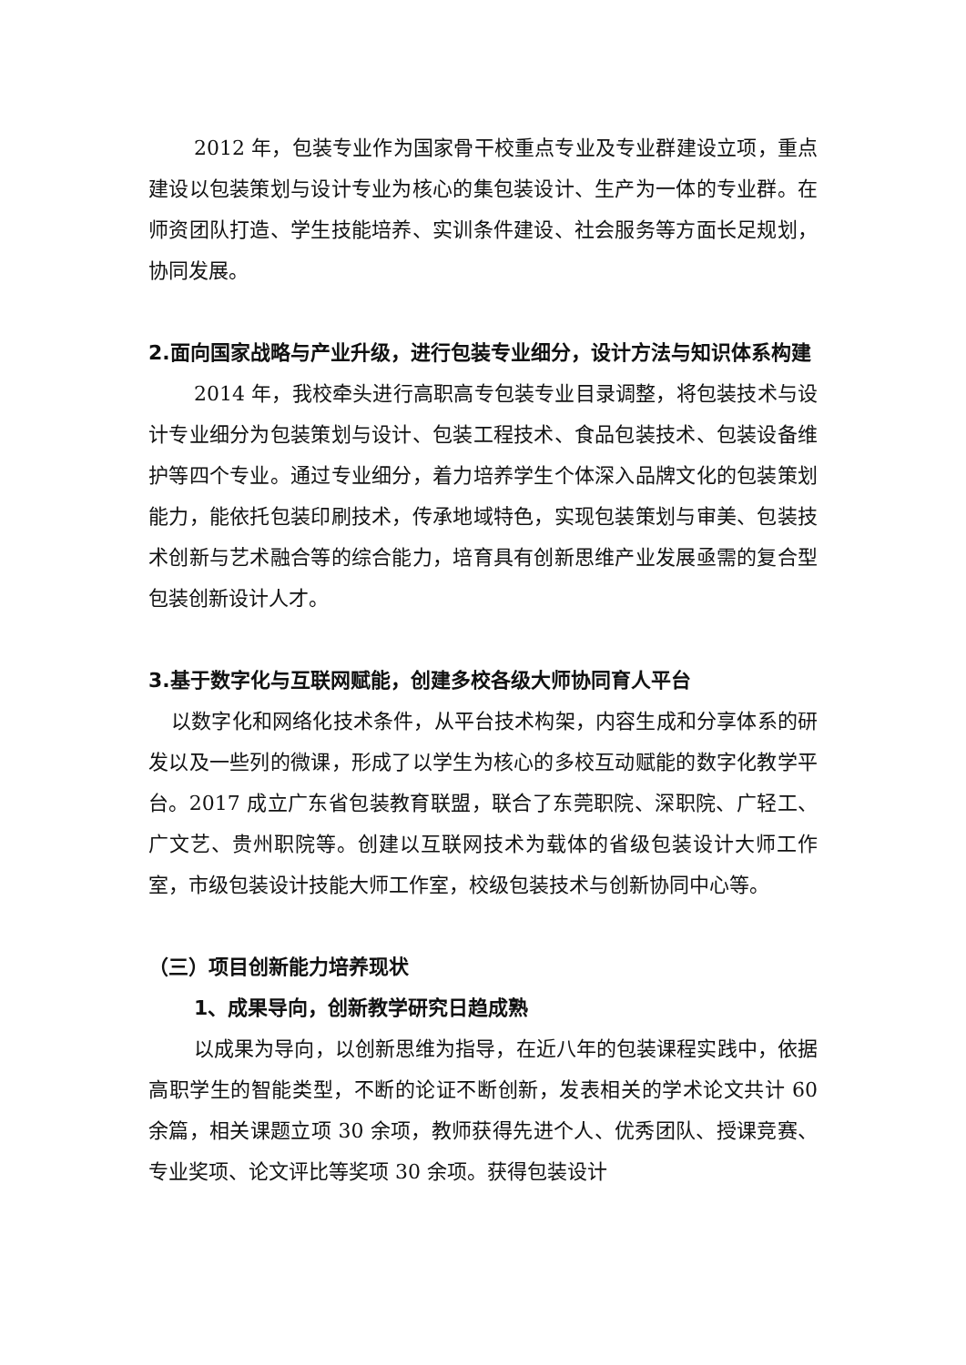2012 年，包装专业作为国家骨干校重点专业及专业群建设立项，重点建设以包装策划与设计专业为核心的集包装设计、生产为一体的专业群。在师资团队打造、学生技能培养、实训条件建设、社会服务等方面长足规划，协同发展。
2.面向国家战略与产业升级，进行包装专业细分，设计方法与知识体系构建
2014 年，我校牵头进行高职高专包装专业目录调整，将包装技术与设计专业细分为包装策划与设计、包装工程技术、食品包装技术、包装设备维护等四个专业。通过专业细分，着力培养学生个体深入品牌文化的包装策划能力，能依托包装印刷技术，传承地域特色，实现包装策划与审美、包装技术创新与艺术融合等的综合能力，培育具有创新思维产业发展亟需的复合型包装创新设计人才。
3.基于数字化与互联网赋能，创建多校各级大师协同育人平台
以数字化和网络化技术条件，从平台技术构架，内容生成和分享体系的研发以及一些列的微课，形成了以学生为核心的多校互动赋能的数字化教学平台。2017 成立广东省包装教育联盟，联合了东莞职院、深职院、广轻工、广文艺、贵州职院等。创建以互联网技术为载体的省级包装设计大师工作室，市级包装设计技能大师工作室，校级包装技术与创新协同中心等。
（三）项目创新能力培养现状
1、成果导向，创新教学研究日趋成熟
以成果为导向，以创新思维为指导，在近八年的包装课程实践中，依据高职学生的智能类型，不断的论证不断创新，发表相关的学术论文共计 60 余篇，相关课题立项 30 余项，教师获得先进个人、优秀团队、授课竞赛、专业奖项、论文评比等奖项 30 余项。获得包装设计